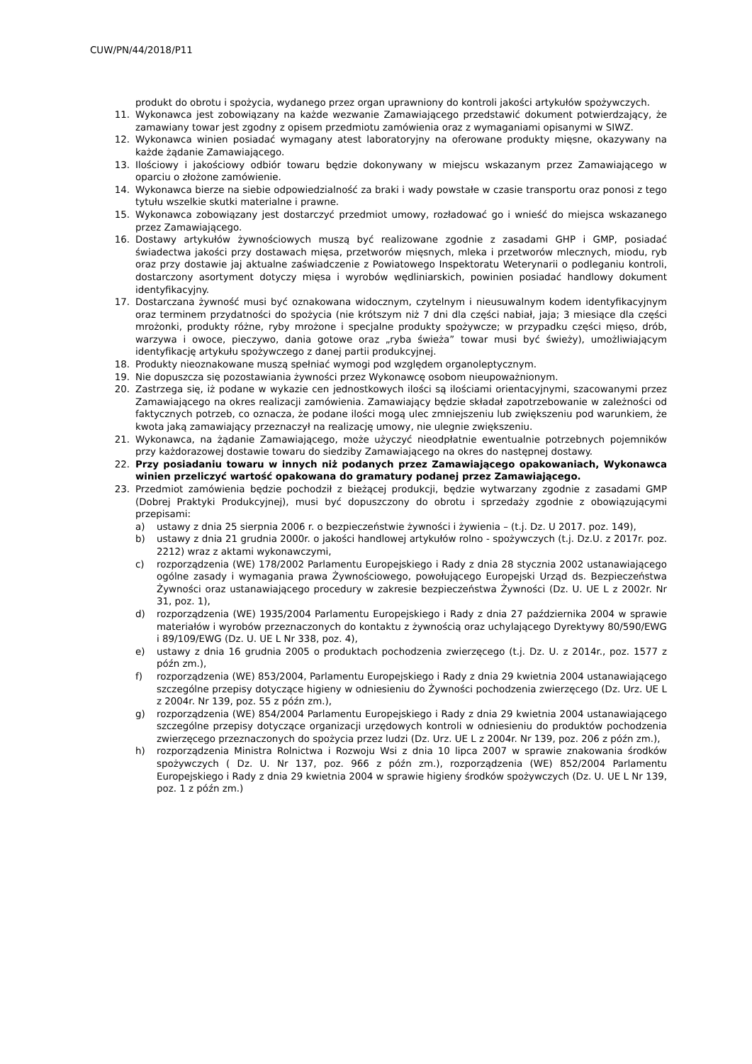CUW/PN/44/2018/P11
produkt do obrotu i spożycia, wydanego przez organ uprawniony do kontroli jakości artykułów spożywczych.
11. Wykonawca jest zobowiązany na każde wezwanie Zamawiającego przedstawić dokument potwierdzający, że zamawiany towar jest zgodny z opisem przedmiotu zamówienia oraz z wymaganiami opisanymi w SIWZ.
12. Wykonawca winien posiadać wymagany atest laboratoryjny na oferowane produkty mięsne, okazywany na każde żądanie Zamawiającego.
13. Ilościowy i jakościowy odbiór towaru będzie dokonywany w miejscu wskazanym przez Zamawiającego w oparciu o złożone zamówienie.
14. Wykonawca bierze na siebie odpowiedzialność za braki i wady powstałe w czasie transportu oraz ponosi z tego tytułu wszelkie skutki materialne i prawne.
15. Wykonawca zobowiązany jest dostarczyć przedmiot umowy, rozładować go i wnieść do miejsca wskazanego przez Zamawiającego.
16. Dostawy artykułów żywnościowych muszą być realizowane zgodnie z zasadami GHP i GMP, posiadać świadectwa jakości przy dostawach mięsa, przetworów mięsnych, mleka i przetworów mlecznych, miodu, ryb oraz przy dostawie jaj aktualne zaświadczenie z Powiatowego Inspektoratu Weterynarii o podleganiu kontroli, dostarczony asortyment dotyczy mięsa i wyrobów wędliniarskich, powinien posiadać handlowy dokument identyfikacyjny.
17. Dostarczana żywność musi być oznakowana widocznym, czytelnym i nieusuwalnym kodem identyfikacyjnym oraz terminem przydatności do spożycia (nie krótszym niż 7 dni dla części nabiał, jaja; 3 miesiące dla części mrożonki, produkty różne, ryby mrożone i specjalne produkty spożywcze; w przypadku części mięso, drób, warzywa i owoce, pieczywo, dania gotowe oraz „ryba świeża” towar musi być świeży), umożliwiającym identyfikację artykułu spożywczego z danej partii produkcyjnej.
18. Produkty nieoznakowane muszą spełniać wymogi pod względem organoleptycznym.
19. Nie dopuszcza się pozostawiania żywności przez Wykonawcę osobom nieupoważnionym.
20. Zastrzega się, iż podane w wykazie cen jednostkowych ilości są ilościami orientacyjnymi, szacowanymi przez Zamawiającego na okres realizacji zamówienia. Zamawiający będzie składał zapotrzebowanie w zależności od faktycznych potrzeb, co oznacza, że podane ilości mogą ulec zmniejszeniu lub zwiększeniu pod warunkiem, że kwota jaką zamawiający przeznaczył na realizację umowy, nie ulegnie zwiększeniu.
21. Wykonawca, na żądanie Zamawiającego, może użyczyć nieodpłatnie ewentualnie potrzebnych pojemników przy każdorazowej dostawie towaru do siedziby Zamawiającego na okres do następnej dostawy.
22. Przy posiadaniu towaru w innych niż podanych przez Zamawiającego opakowaniach, Wykonawca winien przeliczyć wartość opakowana do gramatury podanej przez Zamawiającego.
23. Przedmiot zamówienia będzie pochodził z bieżącej produkcji, będzie wytwarzany zgodnie z zasadami GMP (Dobrej Praktyki Produkcyjnej), musi być dopuszczony do obrotu i sprzedaży zgodnie z obowiązującymi przepisami:
a) ustawy z dnia 25 sierpnia 2006 r. o bezpieczeństwie żywności i żywienia – (t.j. Dz. U 2017. poz. 149),
b) ustawy z dnia 21 grudnia 2000r. o jakości handlowej artykułów rolno - spożywczych (t.j. Dz.U. z 2017r. poz. 2212) wraz z aktami wykonawczymi,
c) rozporządzenia (WE) 178/2002 Parlamentu Europejskiego i Rady z dnia 28 stycznia 2002 ustanawiającego ogólne zasady i wymagania prawa Żywnościowego, powołującego Europejski Urząd ds. Bezpieczeństwa Żywności oraz ustanawiającego procedury w zakresie bezpieczeństwa Żywności (Dz. U. UE L z 2002r. Nr 31, poz. 1),
d) rozporządzenia (WE) 1935/2004 Parlamentu Europejskiego i Rady z dnia 27 października 2004 w sprawie materiałów i wyrobów przeznaczonych do kontaktu z żywnością oraz uchylającego Dyrektywy 80/590/EWG i 89/109/EWG (Dz. U. UE L Nr 338, poz. 4),
e) ustawy z dnia 16 grudnia 2005 o produktach pochodzenia zwierzęcego (t.j. Dz. U. z 2014r., poz. 1577 z późn zm.),
f) rozporządzenia (WE) 853/2004, Parlamentu Europejskiego i Rady z dnia 29 kwietnia 2004 ustanawiającego szczególne przepisy dotyczące higieny w odniesieniu do Żywności pochodzenia zwierzęcego (Dz. Urz. UE L z 2004r. Nr 139, poz. 55 z późn zm.),
g) rozporządzenia (WE) 854/2004 Parlamentu Europejskiego i Rady z dnia 29 kwietnia 2004 ustanawiającego szczególne przepisy dotyczące organizacji urzędowych kontroli w odniesieniu do produktów pochodzenia zwierzęcego przeznaczonych do spożycia przez ludzi (Dz. Urz. UE L z 2004r. Nr 139, poz. 206 z późn zm.),
h) rozporządzenia Ministra Rolnictwa i Rozwoju Wsi z dnia 10 lipca 2007 w sprawie znakowania środków spożywczych ( Dz. U. Nr 137, poz. 966 z późn zm.), rozporządzenia (WE) 852/2004 Parlamentu Europejskiego i Rady z dnia 29 kwietnia 2004 w sprawie higieny środków spożywczych (Dz. U. UE L Nr 139, poz. 1 z późn zm.)